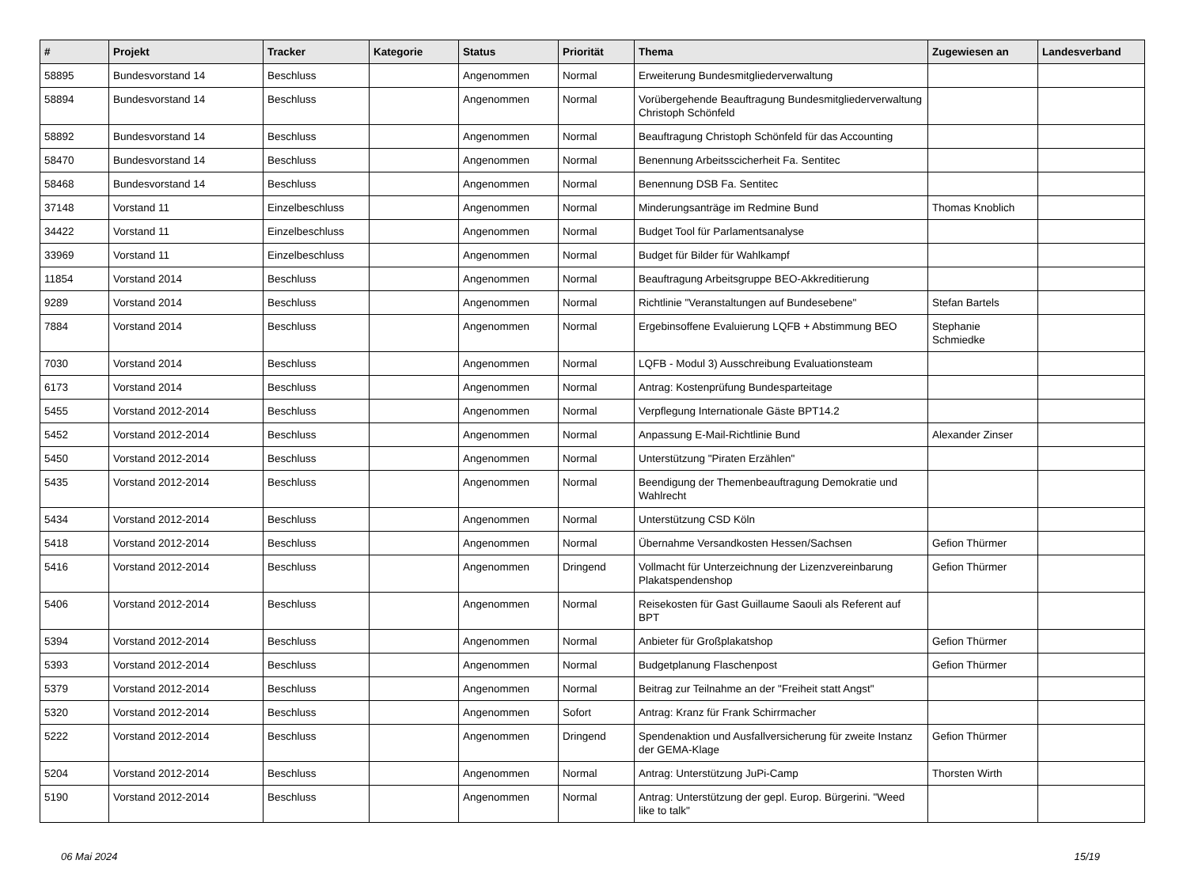| # | Projekt | Tracker | Kategorie | Status | Priorität | Thema | Zugewiesen an | Landesverband |
| --- | --- | --- | --- | --- | --- | --- | --- | --- |
| 58895 | Bundesvorstand 14 | Beschluss | | Angenommen | Normal | Erweiterung Bundesmitgliederverwaltung | | |
| 58894 | Bundesvorstand 14 | Beschluss | | Angenommen | Normal | Vorübergehende Beauftragung Bundesmitgliederverwaltung Christoph Schönfeld | | |
| 58892 | Bundesvorstand 14 | Beschluss | | Angenommen | Normal | Beauftragung Christoph Schönfeld für das Accounting | | |
| 58470 | Bundesvorstand 14 | Beschluss | | Angenommen | Normal | Benennung Arbeitsscicherheit Fa. Sentitec | | |
| 58468 | Bundesvorstand 14 | Beschluss | | Angenommen | Normal | Benennung DSB Fa. Sentitec | | |
| 37148 | Vorstand 11 | Einzelbeschluss | | Angenommen | Normal | Minderungsanträge im Redmine Bund | Thomas Knoblich | |
| 34422 | Vorstand 11 | Einzelbeschluss | | Angenommen | Normal | Budget Tool für Parlamentsanalyse | | |
| 33969 | Vorstand 11 | Einzelbeschluss | | Angenommen | Normal | Budget für Bilder für Wahlkampf | | |
| 11854 | Vorstand 2014 | Beschluss | | Angenommen | Normal | Beauftragung Arbeitsgruppe BEO-Akkreditierung | | |
| 9289 | Vorstand 2014 | Beschluss | | Angenommen | Normal | Richtlinie "Veranstaltungen auf Bundesebene" | Stefan Bartels | |
| 7884 | Vorstand 2014 | Beschluss | | Angenommen | Normal | Ergebinsoffene Evaluierung LQFB + Abstimmung BEO | Stephanie Schmiedke | |
| 7030 | Vorstand 2014 | Beschluss | | Angenommen | Normal | LQFB - Modul 3) Ausschreibung Evaluationsteam | | |
| 6173 | Vorstand 2014 | Beschluss | | Angenommen | Normal | Antrag: Kostenprüfung Bundesparteitage | | |
| 5455 | Vorstand 2012-2014 | Beschluss | | Angenommen | Normal | Verpflegung Internationale Gäste BPT14.2 | | |
| 5452 | Vorstand 2012-2014 | Beschluss | | Angenommen | Normal | Anpassung E-Mail-Richtlinie Bund | Alexander Zinser | |
| 5450 | Vorstand 2012-2014 | Beschluss | | Angenommen | Normal | Unterstützung "Piraten Erzählen" | | |
| 5435 | Vorstand 2012-2014 | Beschluss | | Angenommen | Normal | Beendigung der Themenbeauftragung Demokratie und Wahlrecht | | |
| 5434 | Vorstand 2012-2014 | Beschluss | | Angenommen | Normal | Unterstützung CSD Köln | | |
| 5418 | Vorstand 2012-2014 | Beschluss | | Angenommen | Normal | Übernahme Versandkosten Hessen/Sachsen | Gefion Thürmer | |
| 5416 | Vorstand 2012-2014 | Beschluss | | Angenommen | Dringend | Vollmacht für Unterzeichnung der Lizenzvereinbarung Plakatspendenshop | Gefion Thürmer | |
| 5406 | Vorstand 2012-2014 | Beschluss | | Angenommen | Normal | Reisekosten für Gast Guillaume Saouli als Referent auf BPT | | |
| 5394 | Vorstand 2012-2014 | Beschluss | | Angenommen | Normal | Anbieter für Großplakatshop | Gefion Thürmer | |
| 5393 | Vorstand 2012-2014 | Beschluss | | Angenommen | Normal | Budgetplanung Flaschenpost | Gefion Thürmer | |
| 5379 | Vorstand 2012-2014 | Beschluss | | Angenommen | Normal | Beitrag zur Teilnahme an der "Freiheit statt Angst" | | |
| 5320 | Vorstand 2012-2014 | Beschluss | | Angenommen | Sofort | Antrag: Kranz für Frank Schirrmacher | | |
| 5222 | Vorstand 2012-2014 | Beschluss | | Angenommen | Dringend | Spendenaktion und Ausfallversicherung für zweite Instanz der GEMA-Klage | Gefion Thürmer | |
| 5204 | Vorstand 2012-2014 | Beschluss | | Angenommen | Normal | Antrag: Unterstützung JuPi-Camp | Thorsten Wirth | |
| 5190 | Vorstand 2012-2014 | Beschluss | | Angenommen | Normal | Antrag: Unterstützung der gepl. Europ. Bürgerini. "Weed like to talk" | | |
06 Mai 2024 15/19